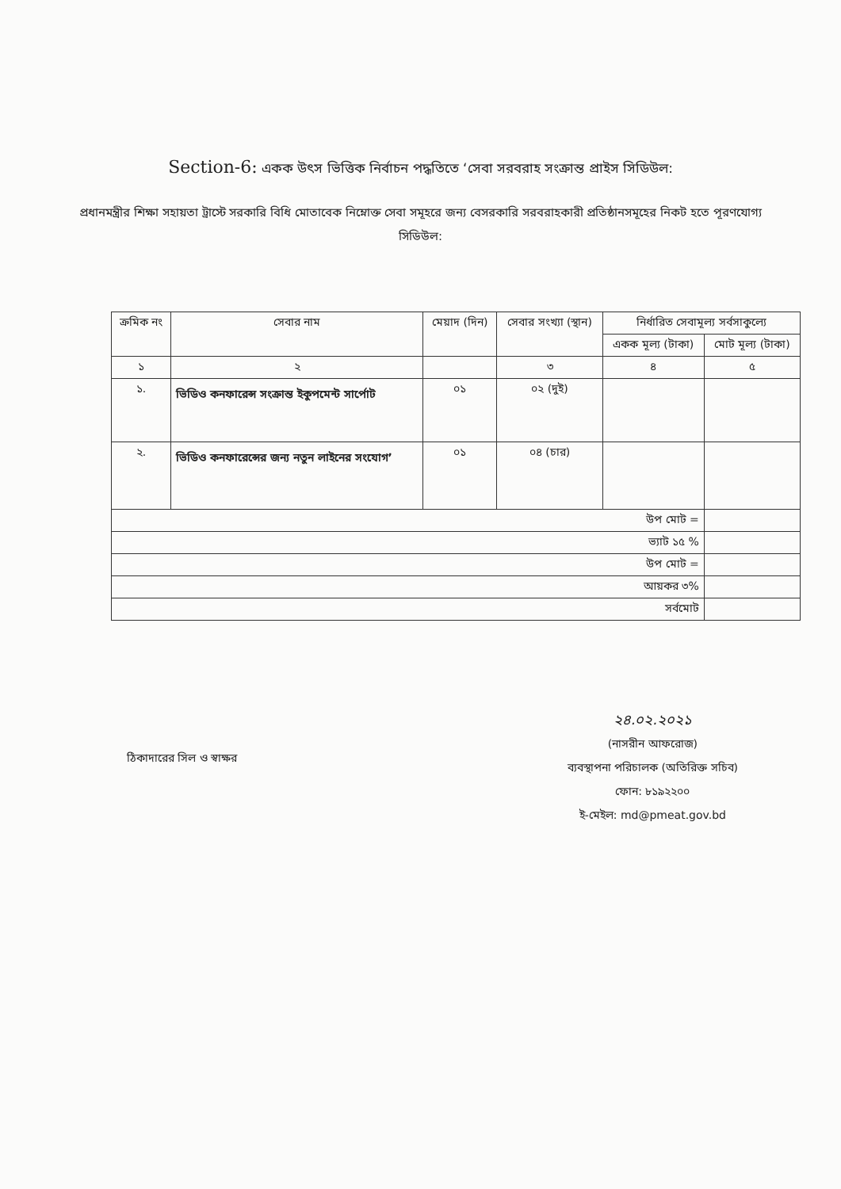Section-6: একক উৎস ভিত্তিক নির্বাচন পদ্ধতিতে ‘সেবা সরবরাহ সংক্রান্ত প্রাইস সিডিউল:
প্রধানমন্ত্রীর শিক্ষা সহায়তা ট্রাস্টে সরকারি বিধি মোতাবেক নিম্নোক্ত সেবা সমূহরে জন্য বেসরকারি সরবরাহকারী প্রতিষ্ঠানসমূহের নিকট হতে পূরণযোগ্য সিডিউল:
| ক্রমিক নং | সেবার নাম | মেয়াদ (দিন) | সেবার সংখ্যা (স্থান) | নির্ধারিত সেবামূল্য সর্বসাকুল্যে | |
| --- | --- | --- | --- | --- | --- |
| | | | | একক মূল্য (টাকা) | মোট মূল্য (টাকা) |
| ১ | ২ | | ৩ | ৪ | ৫ |
| ১. | ভিডিও কনফারেন্স সংক্রান্ত ইকুপমেন্ট সার্পোট | ০১ | ০২ (দুই) | | |
| ২. | ভিডিও কনফারেন্সের জন্য নতুন লাইনের সংযোগ’ | ০১ | ০৪ (চার) | | |
| উপ মোট = | | | | | |
| ভ্যাট ১৫ % | | | | | |
| উপ মোট = | | | | | |
| আয়কর ৩% | | | | | |
| সর্বমোট | | | | | |
ঠিকাদারের সিল ও স্বাক্ষর
২৪.০২.২০২১
(নাসরীন আফরোজ)
ব্যবস্থাপনা পরিচালক (অতিরিক্ত সচিব)
ফোন: ৮১৯২২০০
ই-মেইল: md@pmeat.gov.bd